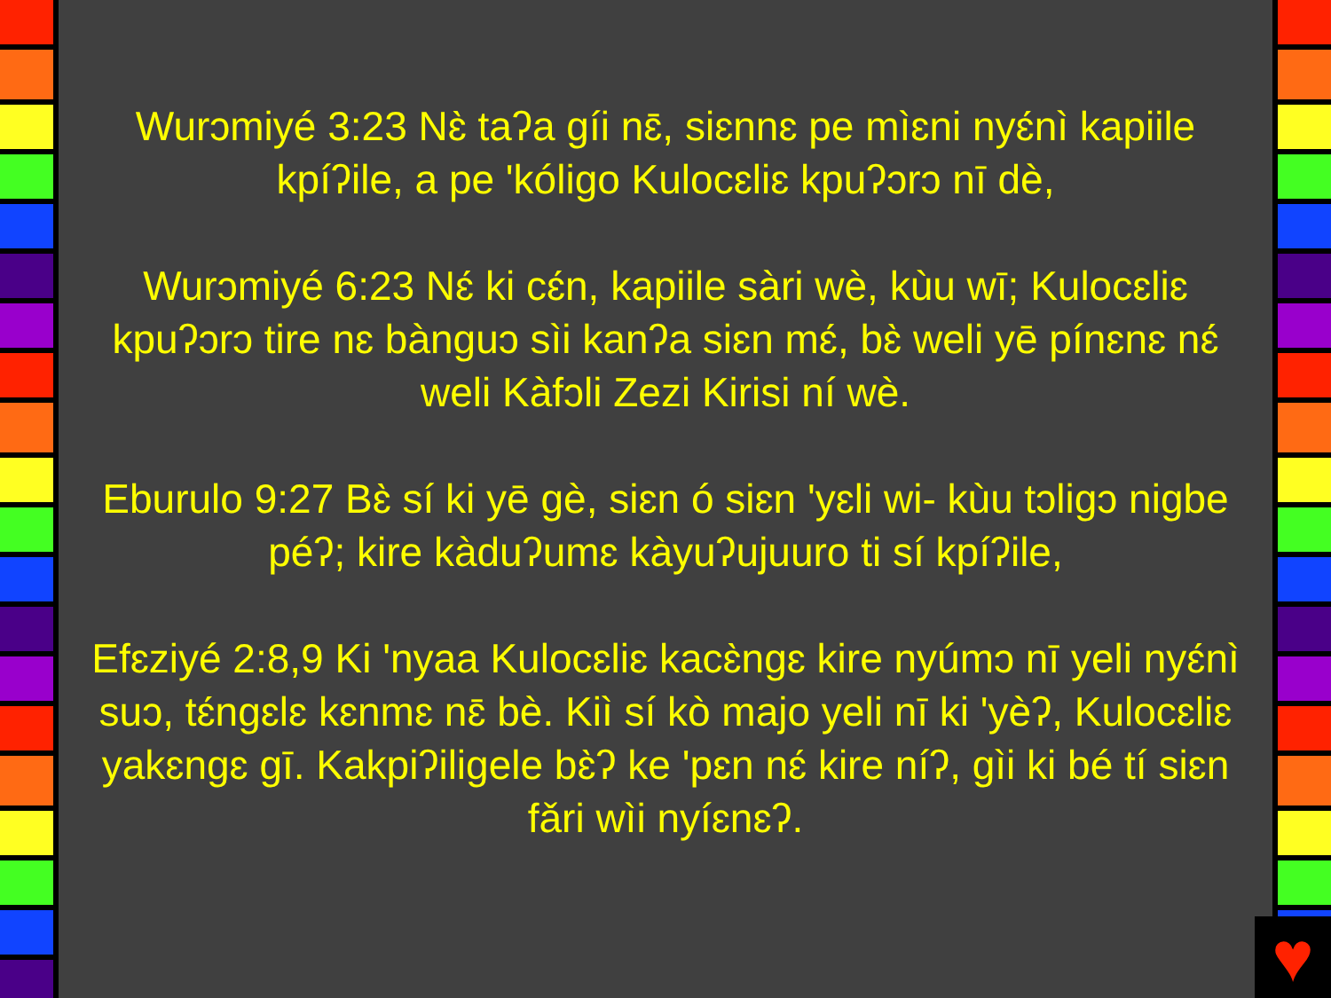Wurɔmiyé 3:23 Nɛ̀ taʔa gíi nɛ̄, siɛnnɛ pe mìɛni nyɛ́nì kapiile kpíʔile, a pe 'kóligo Kulocɛliɛ kpuʔɔrɔ nī dè,
Wurɔmiyé 6:23 Nɛ́ ki cɛ́n, kapiile sàri wè, kùu wī; Kulocɛliɛ kpuʔɔrɔ tire nɛ bànguɔ sìi kanʔa siɛn mɛ́, bɛ̀ weli yē pínɛnɛ nɛ́ weli Kàfɔli Zezi Kirisi ní wè.
Eburulo 9:27 Bɛ̀ sí ki yē gè, siɛn ó siɛn 'yɛli wi- kùu tɔligɔ nigbe péʔ; kire kàduʔumɛ kàyuʔujuuro ti sí kpíʔile,
Efɛziyé 2:8,9 Ki 'nyaa Kulocɛliɛ kacɛ̀ngɛ kire nyúmɔ nī yeli nyɛ́nì suɔ, tɛ́ngɛlɛ kɛnmɛ nɛ̄ bè. Kiì sí kò majo yeli nī ki 'yèʔ, Kulocɛliɛ yakɛngɛ gī. Kakpiʔiligele bɛ̀ʔ ke 'pɛn nɛ́ kire níʔ, gìi ki bé tí siɛn fǎri wìi nyíɛnɛʔ.
♥